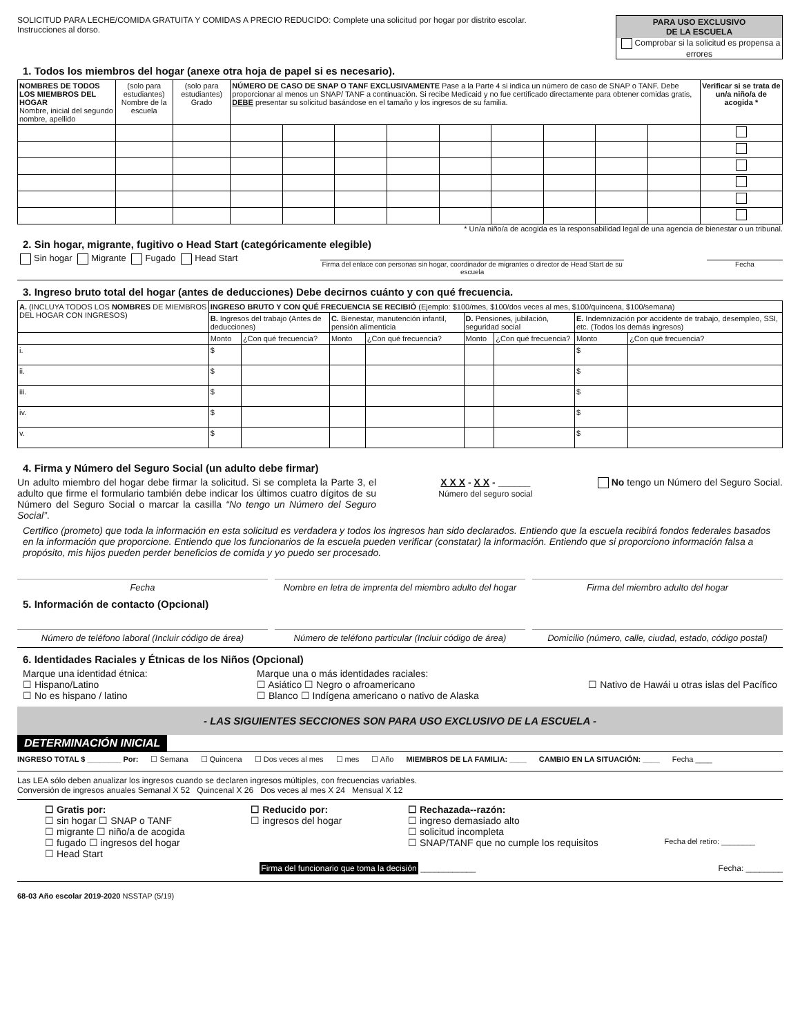SOLICITUD PARA LECHE/COMIDA GRATUITA Y COMIDAS A PRECIO REDUCIDO: Complete una solicitud por hogar por distrito escolar.
Instrucciones al dorso.
PARA USO EXCLUSIVO
DE LA ESCUELA
Comprobar si la solicitud es propensa a errores
1. Todos los miembros del hogar (anexe otra hoja de papel si es necesario).
| NOMBRES DE TODOS LOS MIEMBROS DEL HOGAR Nombre, inicial del segundo nombre, apellido | (solo para estudiantes) Nombre de la escuela | (solo para estudiantes) Grado | NÚMERO DE CASO DE SNAP O TANF EXCLUSIVAMENTE Pase a la Parte 4 si indica un número de caso de SNAP o TANF. Debe proporcionar al menos un SNAP/ TANF a continuación. Si recibe Medicaid y no fue certificado directamente para obtener comidas gratis, DEBE presentar su solicitud basándose en el tamaño y los ingresos de su familia. | | | | | | | | | Verificar si se trata de un/a niño/a de acogida * |
| --- | --- | --- | --- | --- | --- | --- | --- | --- | --- | --- | --- | --- |
* Un/a niño/a de acogida es la responsabilidad legal de una agencia de bienestar o un tribunal.
2. Sin hogar, migrante, fugitivo o Head Start (categóricamente elegible)
Sin hogar Migrante Fugado Head Start
Firma del enlace con personas sin hogar, coordinador de migrantes o director de Head Start de su escuela
Fecha
3. Ingreso bruto total del hogar (antes de deducciones) Debe decirnos cuánto y con qué frecuencia.
| A. (INCLUYA TODOS LOS NOMBRES DE MIEMBROS DEL HOGAR CON INGRESOS) | INGRESO BRUTO Y CON QUÉ FRECUENCIA SE RECIBIÓ (Ejemplo: $100/mes, $100/dos veces al mes, $100/quincena, $100/semana) | | | | | | | |
| | B. Ingresos del trabajo (Antes de deducciones) | | C. Bienestar, manutención infantil, pensión alimenticia | | D. Pensiones, jubilación, seguridad social | | E. Indemnización por accidente de trabajo, desempleo, SSI, etc. (Todos los demás ingresos) | |
| | Monto | ¿Con qué frecuencia? | Monto | ¿Con qué frecuencia? | Monto | ¿Con qué frecuencia? | Monto | ¿Con qué frecuencia? |
| i. | $ | | | | | | $ | |
| ii. | $ | | | | | | $ | |
| iii. | $ | | | | | | $ | |
| iv. | $ | | | | | | $ | |
| v. | $ | | | | | | $ | |
4. Firma y Número del Seguro Social (un adulto debe firmar)
Un adulto miembro del hogar debe firmar la solicitud. Si se completa la Parte 3, el adulto que firme el formulario también debe indicar los últimos cuatro dígitos de su Número del Seguro Social o marcar la casilla “No tengo un Número del Seguro Social”.
X X X - X X - ______
Número del seguro social
No tengo un Número del Seguro Social.
Certifico (prometo) que toda la información en esta solicitud es verdadera y todos los ingresos han sido declarados. Entiendo que la escuela recibirá fondos federales basados en la información que proporcione. Entiendo que los funcionarios de la escuela pueden verificar (constatar) la información. Entiendo que si proporciono información falsa a propósito, mis hijos pueden perder beneficios de comida y yo puedo ser procesado.
Fecha Nombre en letra de imprenta del miembro adulto del hogar
Firma del miembro adulto del hogar
5. Información de contacto (Opcional)
Número de teléfono laboral (Incluir código de área)
Número de teléfono particular (Incluir código de área)
Domicilio (número, calle, ciudad, estado, código postal)
6. Identidades Raciales y Étnicas de los Niños (Opcional)
Marque una identidad étnica:
☐ Hispano/Latino
☐ No es hispano / latino
Marque una o más identidades raciales:
☐ Asiático ☐ Negro o afroamericano
☐ Blanco ☐ Indígena americano o nativo de Alaska
☐ Nativo de Hawái u otras islas del Pacífico
- LAS SIGUIENTES SECCIONES SON PARA USO EXCLUSIVO DE LA ESCUELA -
DETERMINACIÓN INICIAL
INGRESO TOTAL $ ________ Por: ☐ Semana ☐ Quincena ☐ Dos veces al mes ☐ mes ☐ Año MIEMBROS DE LA FAMILIA: ____ CAMBIO EN LA SITUACIÓN: ____ Fecha ____
Las LEA sólo deben anualizar los ingresos cuando se declaren ingresos múltiples, con frecuencias variables.
Conversión de ingresos anuales Semanal X 52 Quincenal X 26 Dos veces al mes X 24 Mensual X 12
☐ Gratis por:
☐ sin hogar ☐ SNAP o TANF
☐ migrante ☐ niño/a de acogida
☐ fugado ☐ ingresos del hogar
☐ Head Start
☐ Reducido por:
☐ ingresos del hogar
☐ Rechazada--razón:
☐ ingreso demasiado alto
☐ solicitud incompleta
☐ SNAP/TANF que no cumple los requisitos
Fecha del retiro: ________
Firma del funcionario que toma la decisión ____________ Fecha: ________
68-03 Año escolar 2019-2020 NSSTAP (5/19)